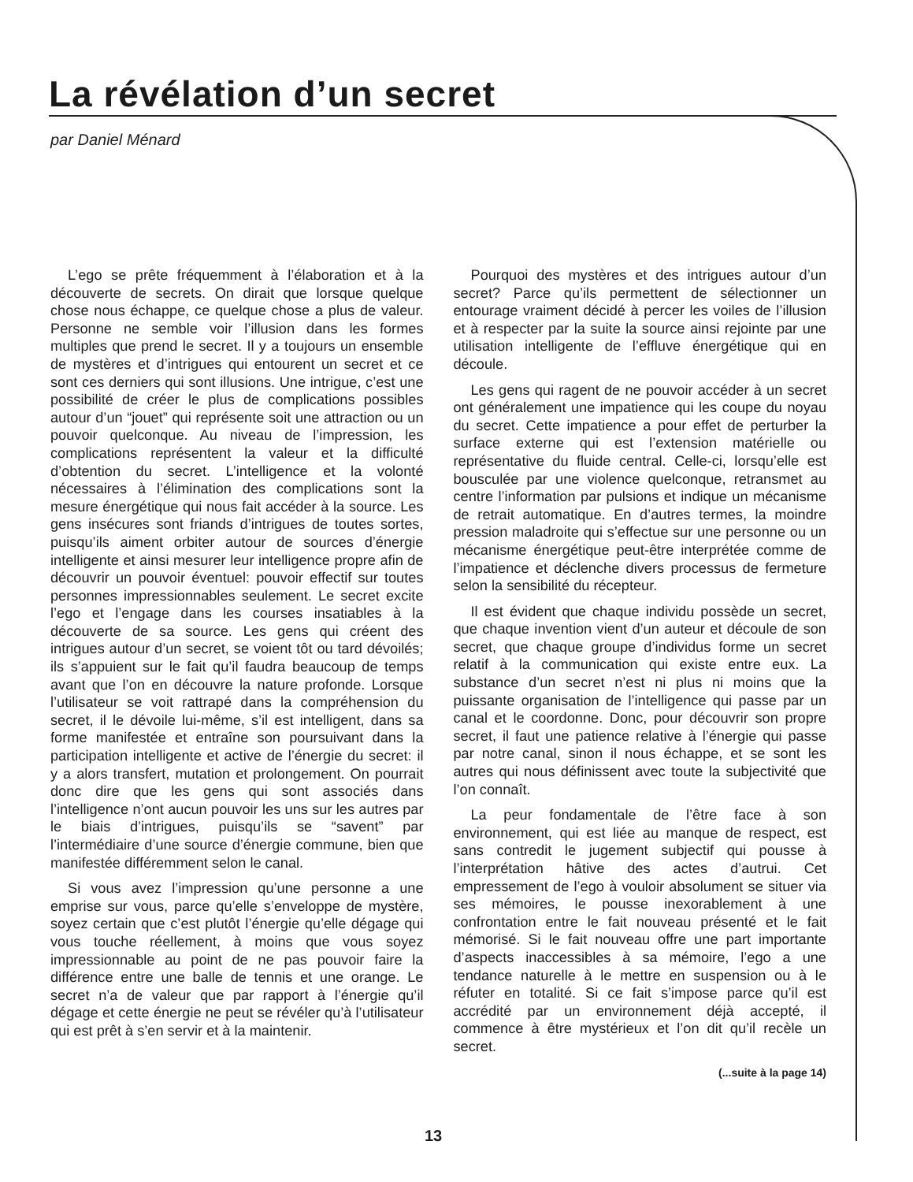La révélation d’un secret
par Daniel Ménard
L’ego se prête fréquemment à l’élaboration et à la découverte de secrets. On dirait que lorsque quelque chose nous échappe, ce quelque chose a plus de valeur. Personne ne semble voir l’illusion dans les formes multiples que prend le secret. Il y a toujours un ensemble de mystères et d’intrigues qui entourent un secret et ce sont ces derniers qui sont illusions. Une intrigue, c’est une possibilité de créer le plus de complications possibles autour d’un “jouet” qui représente soit une attraction ou un pouvoir quelconque. Au niveau de l’impression, les complications représentent la valeur et la difficulté d’obtention du secret. L’intelligence et la volonté nécessaires à l’élimination des complications sont la mesure énergétique qui nous fait accéder à la source. Les gens insécures sont friands d’intrigues de toutes sortes, puisqu’ils aiment orbiter autour de sources d’énergie intelligente et ainsi mesurer leur intelligence propre afin de découvrir un pouvoir éventuel: pouvoir effectif sur toutes personnes impressionnables seulement. Le secret excite l’ego et l’engage dans les courses insatiables à la découverte de sa source. Les gens qui créent des intrigues autour d’un secret, se voient tôt ou tard dévoilés; ils s’appuient sur le fait qu’il faudra beaucoup de temps avant que l’on en découvre la nature profonde. Lorsque l’utilisateur se voit rattrapé dans la compréhension du secret, il le dévoile lui-même, s’il est intelligent, dans sa forme manifestée et entraîne son poursuivant dans la participation intelligente et active de l’énergie du secret: il y a alors transfert, mutation et prolongement. On pourrait donc dire que les gens qui sont associés dans l’intelligence n’ont aucun pouvoir les uns sur les autres par le biais d’intrigues, puisqu’ils se “savent” par l’intermédiaire d’une source d’énergie commune, bien que manifestée différemment selon le canal.
Si vous avez l’impression qu’une personne a une emprise sur vous, parce qu’elle s’enveloppe de mystère, soyez certain que c’est plutôt l’énergie qu’elle dégage qui vous touche réellement, à moins que vous soyez impressionnable au point de ne pas pouvoir faire la différence entre une balle de tennis et une orange. Le secret n’a de valeur que par rapport à l’énergie qu’il dégage et cette énergie ne peut se révéler qu’à l’utilisateur qui est prêt à s’en servir et à la maintenir.
Pourquoi des mystères et des intrigues autour d’un secret? Parce qu’ils permettent de sélectionner un entourage vraiment décidé à percer les voiles de l’illusion et à respecter par la suite la source ainsi rejointe par une utilisation intelligente de l’effluve énergétique qui en découle.
Les gens qui ragent de ne pouvoir accéder à un secret ont généralement une impatience qui les coupe du noyau du secret. Cette impatience a pour effet de perturber la surface externe qui est l’extension matérielle ou représentative du fluide central. Celle-ci, lorsqu’elle est bousculée par une violence quelconque, retransmet au centre l’information par pulsions et indique un mécanisme de retrait automatique. En d’autres termes, la moindre pression maladroite qui s’effectue sur une personne ou un mécanisme énergétique peut-être interprétée comme de l’impatience et déclenche divers processus de fermeture selon la sensibilité du récepteur.
Il est évident que chaque individu possède un secret, que chaque invention vient d’un auteur et découle de son secret, que chaque groupe d’individus forme un secret relatif à la communication qui existe entre eux. La substance d’un secret n’est ni plus ni moins que la puissante organisation de l’intelligence qui passe par un canal et le coordonne. Donc, pour découvrir son propre secret, il faut une patience relative à l’énergie qui passe par notre canal, sinon il nous échappe, et se sont les autres qui nous définissent avec toute la subjectivité que l’on connaît.
La peur fondamentale de l’être face à son environnement, qui est liée au manque de respect, est sans contredit le jugement subjectif qui pousse à l’interprétation hâtive des actes d’autrui. Cet empressement de l’ego à vouloir absolument se situer via ses mémoires, le pousse inexorablement à une confrontation entre le fait nouveau présenté et le fait mémorisé. Si le fait nouveau offre une part importante d’aspects inaccessibles à sa mémoire, l’ego a une tendance naturelle à le mettre en suspension ou à le réfuter en totalité. Si ce fait s’impose parce qu’il est accrédité par un environnement déjà accepté, il commence à être mystérieux et l’on dit qu’il recèle un secret.
(...suite à la page 14)
13